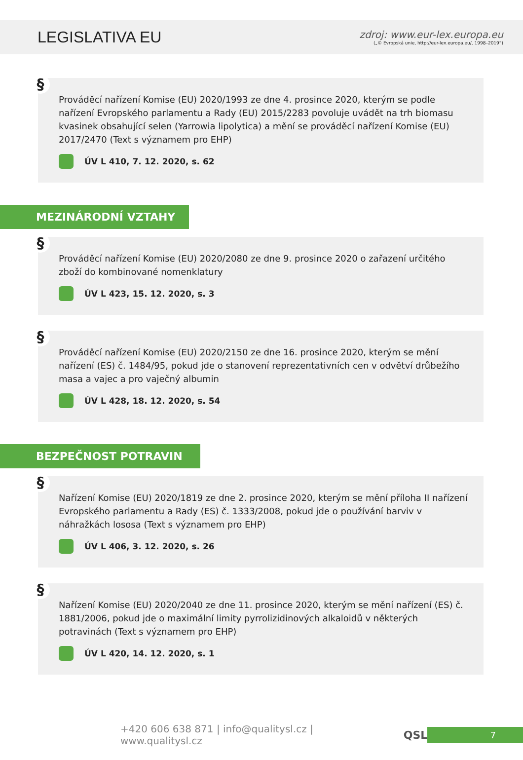LEGISLATIVA EU
zdroj: www.eur-lex.europa.eu
(„© Evropská unie, http://eur-lex.europa.eu/, 1998–2019“)
§
Prováděcí nařízení Komise (EU) 2020/1993 ze dne 4. prosince 2020, kterým se podle nařízení Evropského parlamentu a Rady (EU) 2015/2283 povoluje uvádět na trh biomasu kvasinek obsahující selen (Yarrowia lipolytica) a mění se prováděcí nařízení Komise (EU) 2017/2470 (Text s významem pro EHP)
ÚV L 410, 7. 12. 2020, s. 62
MEZINÁRODNÍ VZTAHY
§
Prováděcí nařízení Komise (EU) 2020/2080 ze dne 9. prosince 2020 o zařazení určitého zboží do kombinované nomenklatury
ÚV L 423, 15. 12. 2020, s. 3
§
Prováděcí nařízení Komise (EU) 2020/2150 ze dne 16. prosince 2020, kterým se mění nařízení (ES) č. 1484/95, pokud jde o stanovení reprezentativních cen v odvětví drůbežího masa a vajec a pro vaječný albumin
ÚV L 428, 18. 12. 2020, s. 54
BEZPEČNOST POTRAVIN
§
Nařízení Komise (EU) 2020/1819 ze dne 2. prosince 2020, kterým se mění příloha II nařízení Evropského parlamentu a Rady (ES) č. 1333/2008, pokud jde o používání barviv v náhražkách lososa (Text s významem pro EHP)
ÚV L 406, 3. 12. 2020, s. 26
§
Nařízení Komise (EU) 2020/2040 ze dne 11. prosince 2020, kterým se mění nařízení (ES) č. 1881/2006, pokud jde o maximální limity pyrrolizidinových alkaloidů v některých potravinách (Text s významem pro EHP)
ÚV L 420, 14. 12. 2020, s. 1
+420 606 638 871 | info@qualitysl.cz | www.qualitysl.cz QSL 7